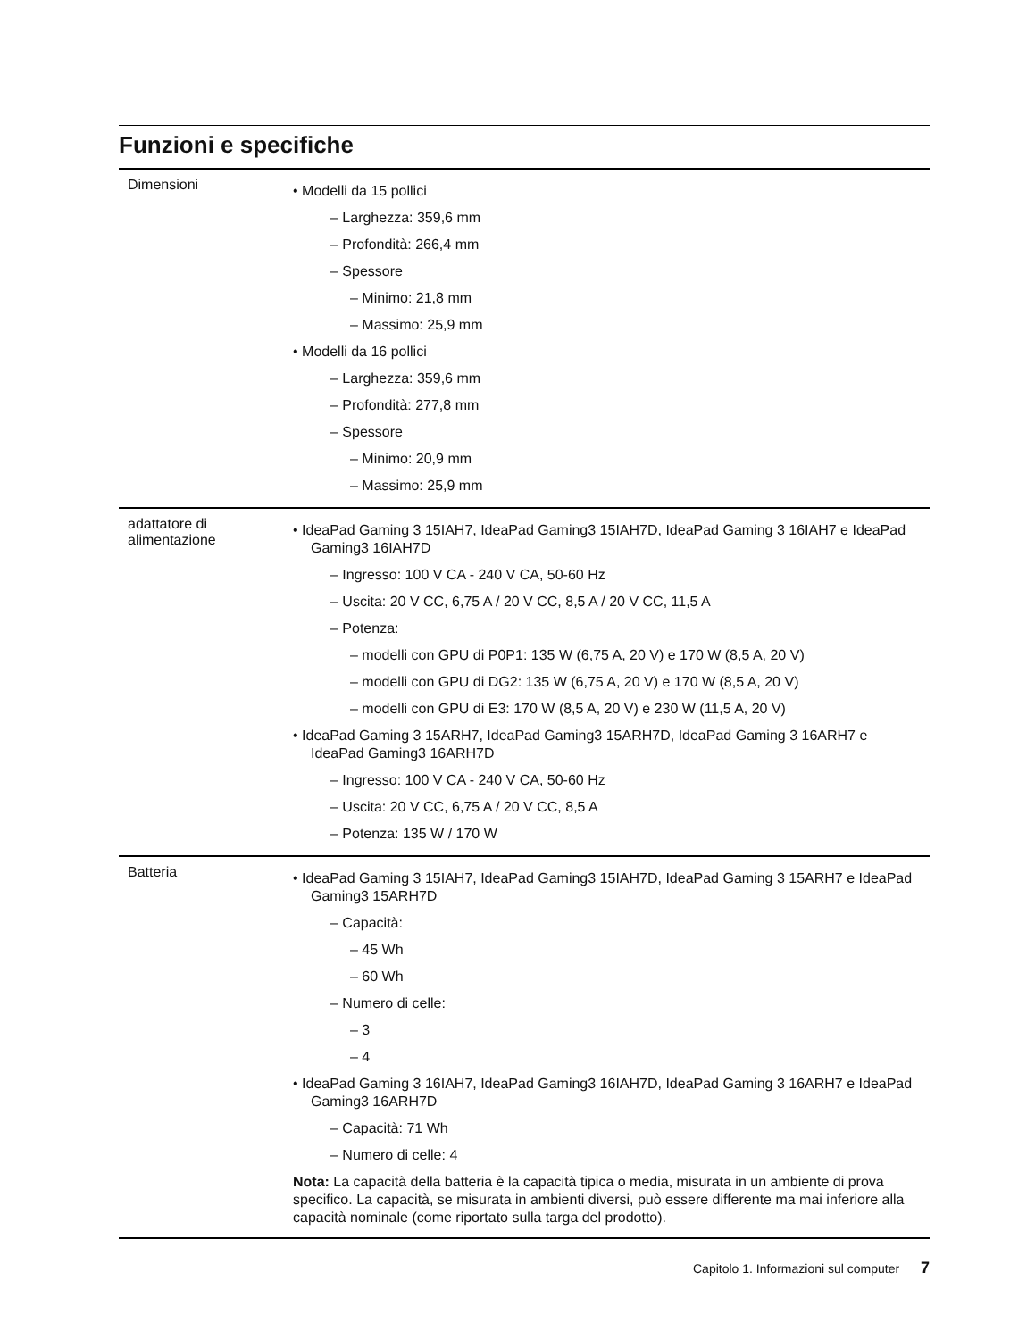Funzioni e specifiche
| Dimensioni | • Modelli da 15 pollici – Larghezza: 359,6 mm – Profondità: 266,4 mm – Spessore – Minimo: 21,8 mm – Massimo: 25,9 mm • Modelli da 16 pollici – Larghezza: 359,6 mm – Profondità: 277,8 mm – Spessore – Minimo: 20,9 mm – Massimo: 25,9 mm |
| adattatore di alimentazione | • IdeaPad Gaming 3 15IAH7, IdeaPad Gaming3 15IAH7D, IdeaPad Gaming 3 16IAH7 e IdeaPad Gaming3 16IAH7D – Ingresso: 100 V CA - 240 V CA, 50-60 Hz – Uscita: 20 V CC, 6,75 A / 20 V CC, 8,5 A / 20 V CC, 11,5 A – Potenza: – modelli con GPU di P0P1: 135 W (6,75 A, 20 V) e 170 W (8,5 A, 20 V) – modelli con GPU di DG2: 135 W (6,75 A, 20 V) e 170 W (8,5 A, 20 V) – modelli con GPU di E3: 170 W (8,5 A, 20 V) e 230 W (11,5 A, 20 V) • IdeaPad Gaming 3 15ARH7, IdeaPad Gaming3 15ARH7D, IdeaPad Gaming 3 16ARH7 e IdeaPad Gaming3 16ARH7D – Ingresso: 100 V CA - 240 V CA, 50-60 Hz – Uscita: 20 V CC, 6,75 A / 20 V CC, 8,5 A – Potenza: 135 W / 170 W |
| Batteria | • IdeaPad Gaming 3 15IAH7, IdeaPad Gaming3 15IAH7D, IdeaPad Gaming 3 15ARH7 e IdeaPad Gaming3 15ARH7D – Capacità: – 45 Wh – 60 Wh – Numero di celle: – 3 – 4 • IdeaPad Gaming 3 16IAH7, IdeaPad Gaming3 16IAH7D, IdeaPad Gaming 3 16ARH7 e IdeaPad Gaming3 16ARH7D – Capacità: 71 Wh – Numero di celle: 4 Nota: La capacità della batteria è la capacità tipica o media, misurata in un ambiente di prova specifico. La capacità, se misurata in ambienti diversi, può essere differente ma mai inferiore alla capacità nominale (come riportato sulla targa del prodotto). |
Capitolo 1. Informazioni sul computer 7